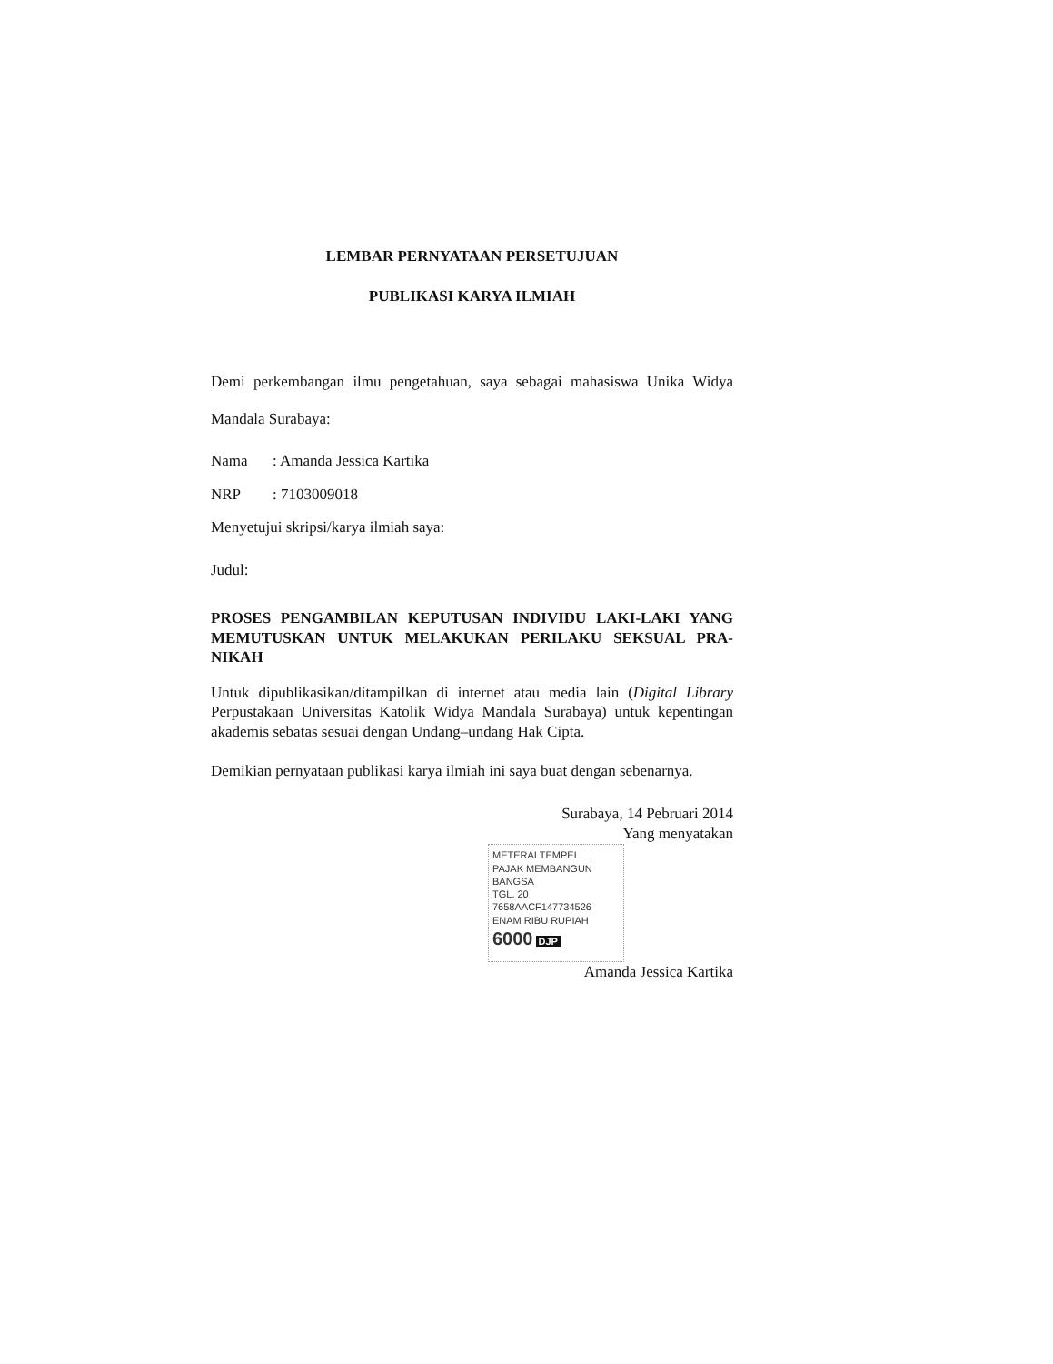LEMBAR PERNYATAAN PERSETUJUAN
PUBLIKASI KARYA ILMIAH
Demi perkembangan ilmu pengetahuan, saya sebagai mahasiswa Unika Widya Mandala Surabaya:
Nama: Amanda Jessica Kartika
NRP: 7103009018
Menyetujui skripsi/karya ilmiah saya:
Judul:
PROSES PENGAMBILAN KEPUTUSAN INDIVIDU LAKI-LAKI YANG MEMUTUSKAN UNTUK MELAKUKAN PERILAKU SEKSUAL PRA-NIKAH
Untuk dipublikasikan/ditampilkan di internet atau media lain (Digital Library Perpustakaan Universitas Katolik Widya Mandala Surabaya) untuk kepentingan akademis sebatas sesuai dengan Undang–undang Hak Cipta.
Demikian pernyataan publikasi karya ilmiah ini saya buat dengan sebenarnya.
Surabaya, 14 Pebruari 2014
Yang menyatakan
METERAI TEMPEL
PAJAK MEMBANGUN BANGSA
TGL. 20
7658AACF147734526
ENAM RIBU RUPIAH
6000 DJP
Amanda Jessica Kartika